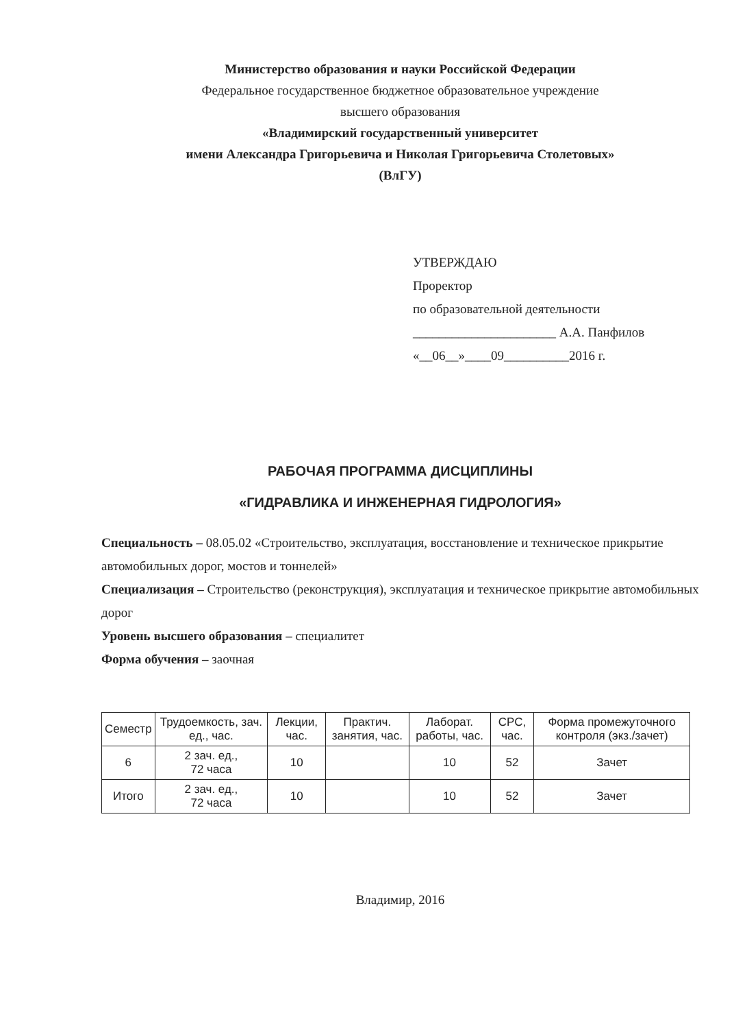Министерство образования и науки Российской Федерации
Федеральное государственное бюджетное образовательное учреждение
высшего образования
«Владимирский государственный университет
имени Александра Григорьевича и Николая Григорьевича Столетовых»
(ВлГУ)
УТВЕРЖДАЮ
Проректор
по образовательной деятельности
______________________ А.А. Панфилов
«__06__»____09__________2016 г.
РАБОЧАЯ ПРОГРАММА ДИСЦИПЛИНЫ
«ГИДРАВЛИКА И ИНЖЕНЕРНАЯ ГИДРОЛОГИЯ»
Специальность – 08.05.02 «Строительство, эксплуатация, восстановление и техническое прикрытие автомобильных дорог, мостов и тоннелей»
Специализация – Строительство (реконструкция), эксплуатация и техническое прикрытие автомобильных дорог
Уровень высшего образования – специалитет
Форма обучения – заочная
| Семестр | Трудоемкость, зач. ед., час. | Лекции, час. | Практич. занятия, час. | Лаборат. работы, час. | СРС, час. | Форма промежуточного контроля (экз./зачет) |
| --- | --- | --- | --- | --- | --- | --- |
| 6 | 2 зач. ед., 72 часа | 10 | | 10 | 52 | Зачет |
| Итого | 2 зач. ед., 72 часа | 10 | | 10 | 52 | Зачет |
Владимир, 2016